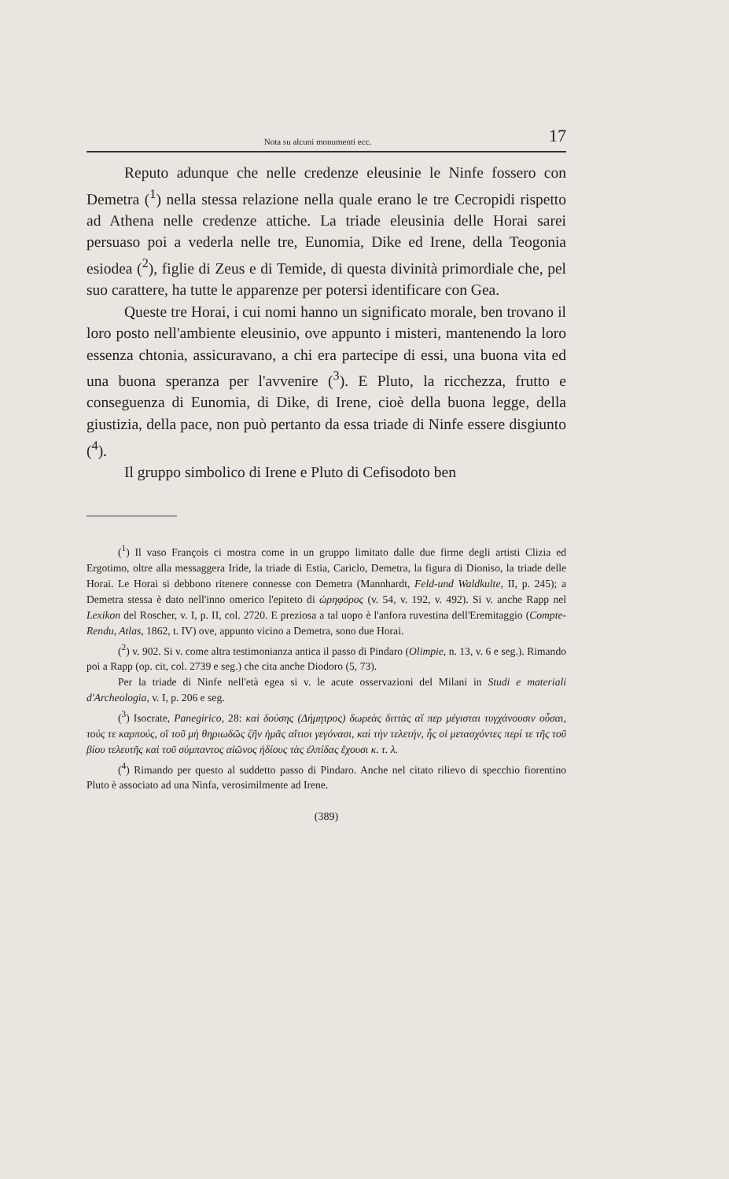Nota su alcuni monumenti ecc. 17
Reputo adunque che nelle credenze eleusinie le Ninfe fossero con Demetra (<sup>1</sup>) nella stessa relazione nella quale erano le tre Cecropidi rispetto ad Athena nelle credenze attiche. La triade eleusinia delle Horai sarei persuaso poi a vederla nelle tre, Eunomia, Dike ed Irene, della Teogonia esiodea (<sup>2</sup>), figlie di Zeus e di Temide, di questa divinità primordiale che, pel suo carattere, ha tutte le apparenze per potersi identificare con Gea.
Queste tre Horai, i cui nomi hanno un significato morale, ben trovano il loro posto nell'ambiente eleusinio, ove appunto i misteri, mantenendo la loro essenza chtonia, assicuravano, a chi era partecipe di essi, una buona vita ed una buona speranza per l'avvenire (<sup>3</sup>). E Pluto, la ricchezza, frutto e conseguenza di Eunomia, di Dike, di Irene, cioè della buona legge, della giustizia, della pace, non può pertanto da essa triade di Ninfe essere disgiunto (<sup>4</sup>).
Il gruppo simbolico di Irene e Pluto di Cefisodoto ben
(<sup>1</sup>) Il vaso François ci mostra come in un gruppo limitato dalle due firme degli artisti Clizia ed Ergotimo, oltre alla messaggera Iride, la triade di Estia, Cariclo, Demetra, la figura di Dioniso, la triade delle Horai. Le Horai si debbono ritenere connesse con Demetra (Mannhardt, Feld-und Waldkulte, II, p. 245); a Demetra stessa è dato nell'inno omerico l'epiteto di ὡρηφόρος (v. 54, v. 192, v. 492). Si v. anche Rapp nel Lexikon del Roscher, v. I, p. II, col. 2720. E preziosa a tal uopo è l'anfora ruvestina dell'Eremitaggio (Compte-Rendu, Atlas, 1862, t. IV) ove, appunto vicino a Demetra, sono due Horai.
(<sup>2</sup>) v. 902. Si v. come altra testimonianza antica il passo di Pindaro (Olimpie, n. 13, v. 6 e seg.). Rimando poi a Rapp (op. cit, col. 2739 e seg.) che cita anche Diodoro (5, 73).
Per la triade di Ninfe nell'età egea si v. le acute osservazioni del Milani in Studi e materiali d'Archeologia, v. I, p. 206 e seg.
(<sup>3</sup>) Isocrate, Panegirico, 28: καὶ δούσης (Δήμητρος) δωρεὰς διττὰς αἵ περ μέγισται τυγχάνουσιν οὖσαι, τούς τε καρπούς, οἳ τοῦ μὴ θηριωδῶς ζῆν ἡμᾶς αἴτιοι γεγόνασι, καὶ τὴν τελετήν, ἧς οἱ μετασχόντες περί τε τῆς τοῦ βίου τελευτῆς καὶ τοῦ σύμπαντος αἰῶνος ἡδίους τὰς ἐλπίδας ἔχουσι κ. τ. λ.
(<sup>4</sup>) Rimando per questo al suddetto passo di Pindaro. Anche nel citato rilievo di specchio fiorentino Pluto è associato ad una Ninfa, verosimilmente ad Irene.
(389)